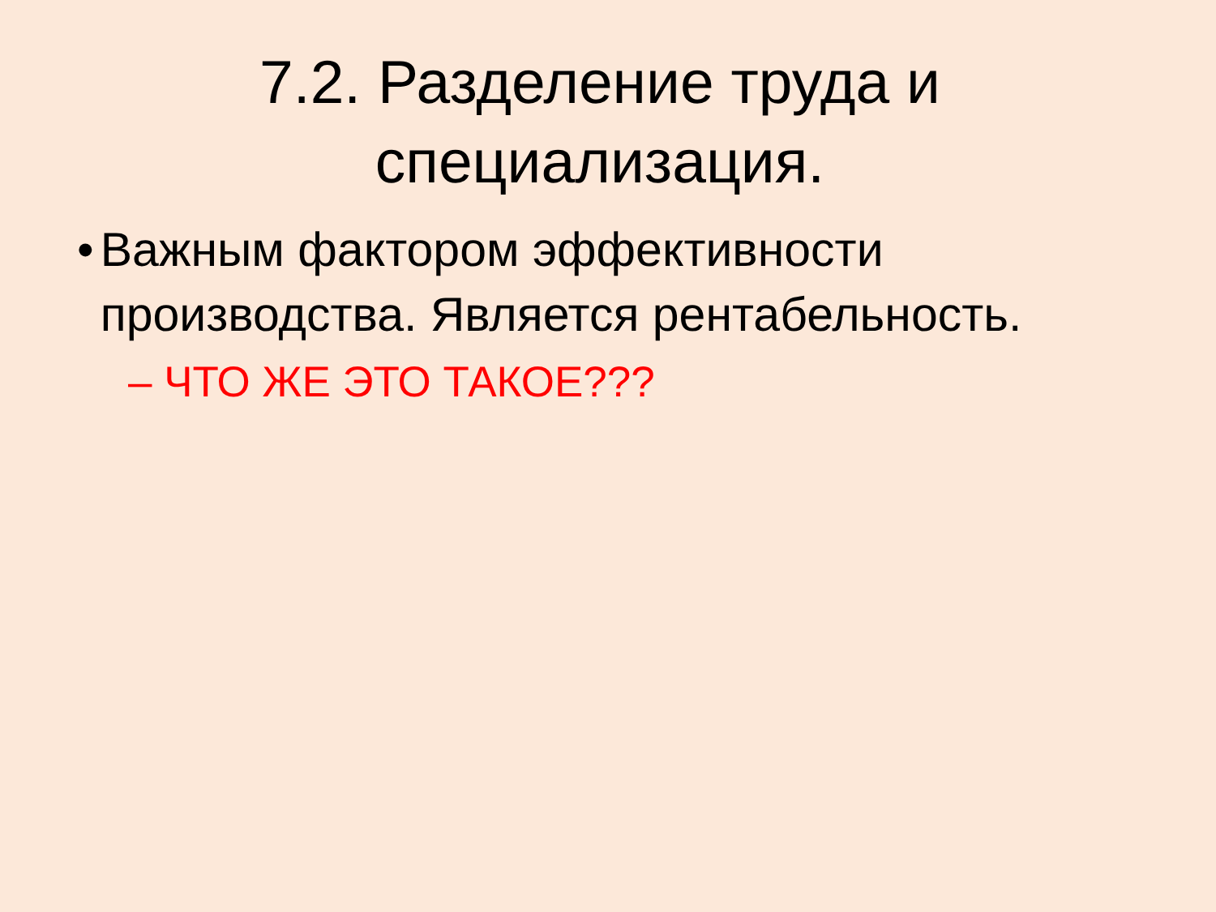7.2. Разделение труда и специализация.
• Важным фактором эффективности производства. Является рентабельность.
– ЧТО ЖЕ ЭТО ТАКОЕ???